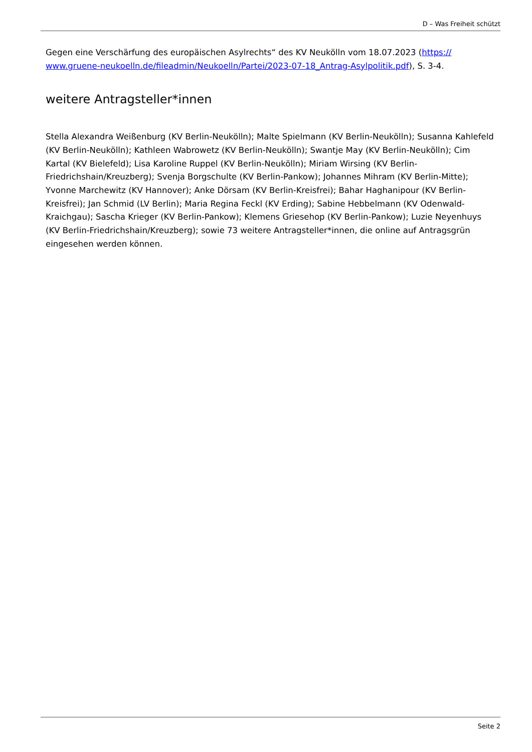D – Was Freiheit schützt
Gegen eine Verschärfung des europäischen Asylrechts“ des KV Neukölln vom 18.07.2023 (https://
www.gruene-neukoelln.de/fileadmin/Neukoelln/Partei/2023-07-18_Antrag-Asylpolitik.pdf), S. 3-4.
weitere Antragsteller*innen
Stella Alexandra Weißenburg (KV Berlin-Neukölln); Malte Spielmann (KV Berlin-Neukölln); Susanna Kahlefeld (KV Berlin-Neukölln); Kathleen Wabrowetz (KV Berlin-Neukölln); Swantje May (KV Berlin-Neukölln); Cim Kartal (KV Bielefeld); Lisa Karoline Ruppel (KV Berlin-Neukölln); Miriam Wirsing (KV Berlin-Friedrichshain/Kreuzberg); Svenja Borgschulte (KV Berlin-Pankow); Johannes Mihram (KV Berlin-Mitte); Yvonne Marchewitz (KV Hannover); Anke Dörsam (KV Berlin-Kreisfrei); Bahar Haghanipour (KV Berlin-Kreisfrei); Jan Schmid (LV Berlin); Maria Regina Feckl (KV Erding); Sabine Hebbelmann (KV Odenwald-Kraichgau); Sascha Krieger (KV Berlin-Pankow); Klemens Griesehop (KV Berlin-Pankow); Luzie Neyenhuys (KV Berlin-Friedrichshain/Kreuzberg); sowie 73 weitere Antragsteller*innen, die online auf Antragsgrün eingesehen werden können.
Seite 2